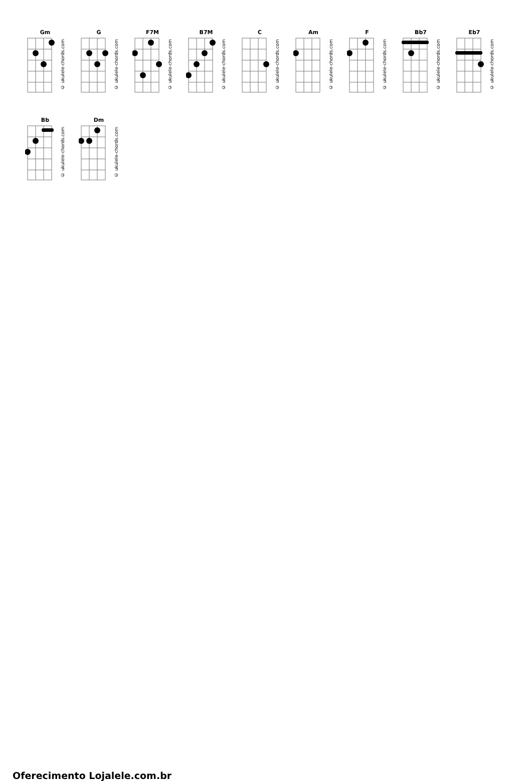Gm
© ukulele-chords.com
G
© ukulele-chords.com
F7M
© ukulele-chords.com
B7M
© ukulele-chords.com
C
© ukulele-chords.com
Am
© ukulele-chords.com
F
© ukulele-chords.com
Bb7
© ukulele-chords.com
Eb7
© ukulele-chords.com
Bb
© ukulele-chords.com
Dm
© ukulele-chords.com
Oferecimento Lojalele.com.br